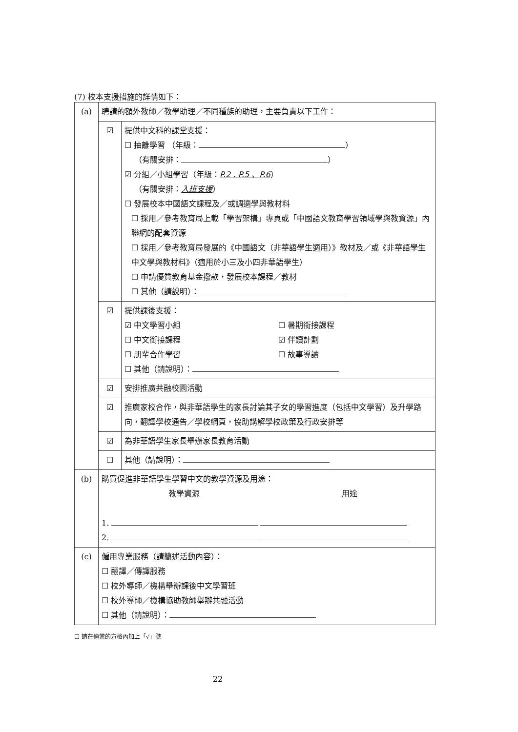(7) 校本支援措施的詳情如下：
| (a) | 聘請的額外教師／教學助理／不同種族的助理，主要負責以下工作： | |
| | ☑ | 提供中文科的課堂支援： ☐ 抽離學習 （年級： ） （有關安排： ） ☑ 分組／小組學習（年級： P.2 . P.5 、P.6 ） （有關安排： 入班支援 ） ☐ 發展校本中國語文課程及／或調適學與教材料 ☐ 採用／參考教育局上載「學習架構」專頁或「中國語文教育學習領域學與教資源」內聯網的配套資源 ☐ 採用／參考教育局發展的《中國語文（非華語學生適用）》教材及／或《非華語學生中文學與教材料》（適用於小三及小四非華語學生） ☐ 申請優質教育基金撥款，發展校本課程／教材 ☐ 其他（請說明）： |
| | ☑ | 提供課後支援： ☑ 中文學習小組 ☐ 暑期銜接課程 ☐ 中文銜接課程 ☑ 伴讀計劃 ☐ 朋輩合作學習 ☐ 故事導讀 ☐ 其他（請說明）： |
| | ☑ | 安排推廣共融校園活動 |
| | ☑ | 推廣家校合作，與非華語學生的家長討論其子女的學習進度（包括中文學習）及升學路向，翻譯學校通告／學校網頁，協助講解學校政策及行政安排等 |
| | ☑ | 為非華語學生家長舉辦家長教育活動 |
| | ☐ | 其他（請說明）： |
| (b) | 購買促進非華語學生學習中文的教學資源及用途： 教學資源 用途 1. 2. | |
| (c) | 僱用專業服務（請簡述活動內容）： ☐ 翻譯／傳譯服務 ☐ 校外導師／機構舉辦課後中文學習班 ☐ 校外導師／機構協助教師舉辦共融活動 ☐ 其他（請說明）： | |
☐ 請在適當的方格內加上「√」號
22